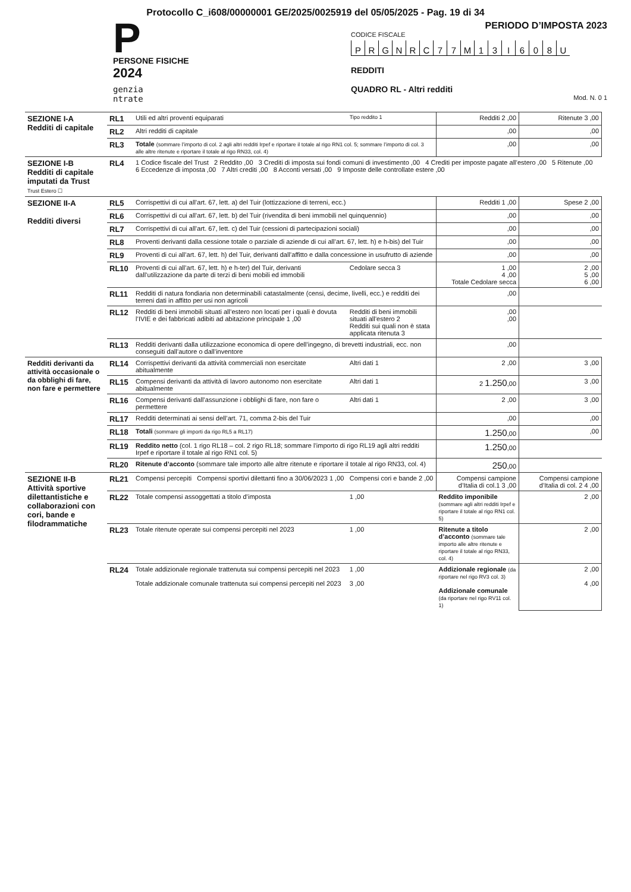Protocollo C_i608/00000001 GE/2025/0025919 del 05/05/2025 - Pag. 19 di 34
P
PERSONE FISICHE
2024
genzia
ntrate
PERIODO D’IMPOSTA 2023
CODICE FISCALE
PRGNRC 77 M 13 I 608 U
REDDITI
QUADRO RL - Altri redditi
Mod. N. 0 1
| SEZIONE I-A Redditi di capitale | RL1 | Utili ed altri proventi equiparati | Tipo reddito 1 | Redditi 2 ,00 | Ritenute 3 ,00 |
| | RL2 | Altri redditi di capitale | | ,00 | ,00 |
| | RL3 | Totale (sommare l’importo di col. 2 agli altri redditi Irpef e riportare il totale al rigo RN1 col. 5; sommare l’importo di col. 3 alle altre ritenute e riportare il totale al rigo RN33, col. 4) | | ,00 | ,00 |
| SEZIONE I-B Redditi di capitale imputati da Trust Trust Estero ☐ | RL4 | 1 Codice fiscale del Trust 2 Reddito ,00 3 Crediti di imposta sui fondi comuni di investimento ,00 4 Crediti per imposte pagate all’estero ,00 5 Ritenute ,00 6 Eccedenze di imposta ,00 7 Altri crediti ,00 8 Acconti versati ,00 9 Imposte delle controllate estere ,00 | | | |
| SEZIONE II-A Redditi diversi | RL5 | Corrispettivi di cui all’art. 67, lett. a) del Tuir (lottizzazione di terreni, ecc.) | | Redditi 1 ,00 | Spese 2 ,00 |
| | RL6 | Corrispettivi di cui all’art. 67, lett. b) del Tuir (rivendita di beni immobili nel quinquennio) | | ,00 | ,00 |
| | RL7 | Corrispettivi di cui all’art. 67, lett. c) del Tuir (cessioni di partecipazioni sociali) | | ,00 | ,00 |
| | RL8 | Proventi derivanti dalla cessione totale o parziale di aziende di cui all’art. 67, lett. h) e h-bis) del Tuir | | ,00 | ,00 |
| | RL9 | Proventi di cui all’art. 67, lett. h) del Tuir, derivanti dall’affitto e dalla concessione in usufrutto di aziende | | ,00 | ,00 |
| | RL10 | Proventi di cui all’art. 67, lett. h) e h-ter) del Tuir, derivanti dall’utilizzazione da parte di terzi di beni mobili ed immobili | Cedolare secca 3 | 1 ,00 4 ,00 Totale Cedolare secca | 2 ,00 5 ,00 6 ,00 |
| | RL11 | Redditi di natura fondiaria non determinabili catastalmente (censi, decime, livelli, ecc.) e redditi dei terreni dati in affitto per usi non agricoli | | ,00 | |
| | RL12 | Redditi di beni immobili situati all’estero non locati per i quali è dovuta l’IVIE e dei fabbricati adibiti ad abitazione principale 1 ,00 | Redditi di beni immobili situati all’estero 2 Redditi sui quali non è stata applicata ritenuta 3 | ,00 ,00 | |
| | RL13 | Redditi derivanti dalla utilizzazione economica di opere dell’ingegno, di brevetti industriali, ecc. non conseguiti dall’autore o dall’inventore | | ,00 | |
| Redditi derivanti da attività occasionale o da obblighi di fare, non fare e permettere | RL14 | Corrispettivi derivanti da attività commerciali non esercitate abitualmente | Altri dati 1 | 2 ,00 | 3 ,00 |
| | RL15 | Compensi derivanti da attività di lavoro autonomo non esercitate abitualmente | Altri dati 1 | 2 1.250 ,00 | 3 ,00 |
| | RL16 | Compensi derivanti dall’assunzione i obblighi di fare, non fare o permettere | Altri dati 1 | 2 ,00 | 3 ,00 |
| | RL17 | Redditi determinati ai sensi dell’art. 71, comma 2-bis del Tuir | | ,00 | ,00 |
| | RL18 | Totali (sommare gli importi da rigo RL5 a RL17) | | 1.250 ,00 | ,00 |
| | RL19 | Reddito netto (col. 1 rigo RL18 – col. 2 rigo RL18; sommare l’importo di rigo RL19 agli altri redditi Irpef e riportare il totale al rigo RN1 col. 5) | | 1.250 ,00 | |
| | RL20 | Ritenute d’acconto (sommare tale importo alle altre ritenute e riportare il totale al rigo RN33, col. 4) | | 250 ,00 | |
| SEZIONE II-B Attività sportive dilettantistiche e collaborazioni con cori, bande e filodrammatiche | RL21 | Compensi percepiti Compensi sportivi dilettanti fino a 30/06/2023 1 ,00 | Compensi cori e bande 2 ,00 | Compensi campione d’Italia di col.1 3 ,00 | Compensi campione d’Italia di col. 2 4 ,00 |
| | RL22 | Totale compensi assoggettati a titolo d’imposta | 1 ,00 | Reddito imponibile (sommare agli altri redditi Irpef e riportare il totale al rigo RN1 col. 5) | 2 ,00 |
| | RL23 | Totale ritenute operate sui compensi percepiti nel 2023 | 1 ,00 | Ritenute a titolo d’acconto (sommare tale importo alle altre ritenute e riportare il totale al rigo RN33, col. 4) | 2 ,00 |
| | RL24 | Totale addizionale regionale trattenuta sui compensi percepiti nel 2023 Totale addizionale comunale trattenuta sui compensi percepiti nel 2023 | 1 ,00 3 ,00 | Addizionale regionale (da riportare nel rigo RV3 col. 3) Addizionale comunale (da riportare nel rigo RV11 col. 1) | 2 ,00 4 ,00 |